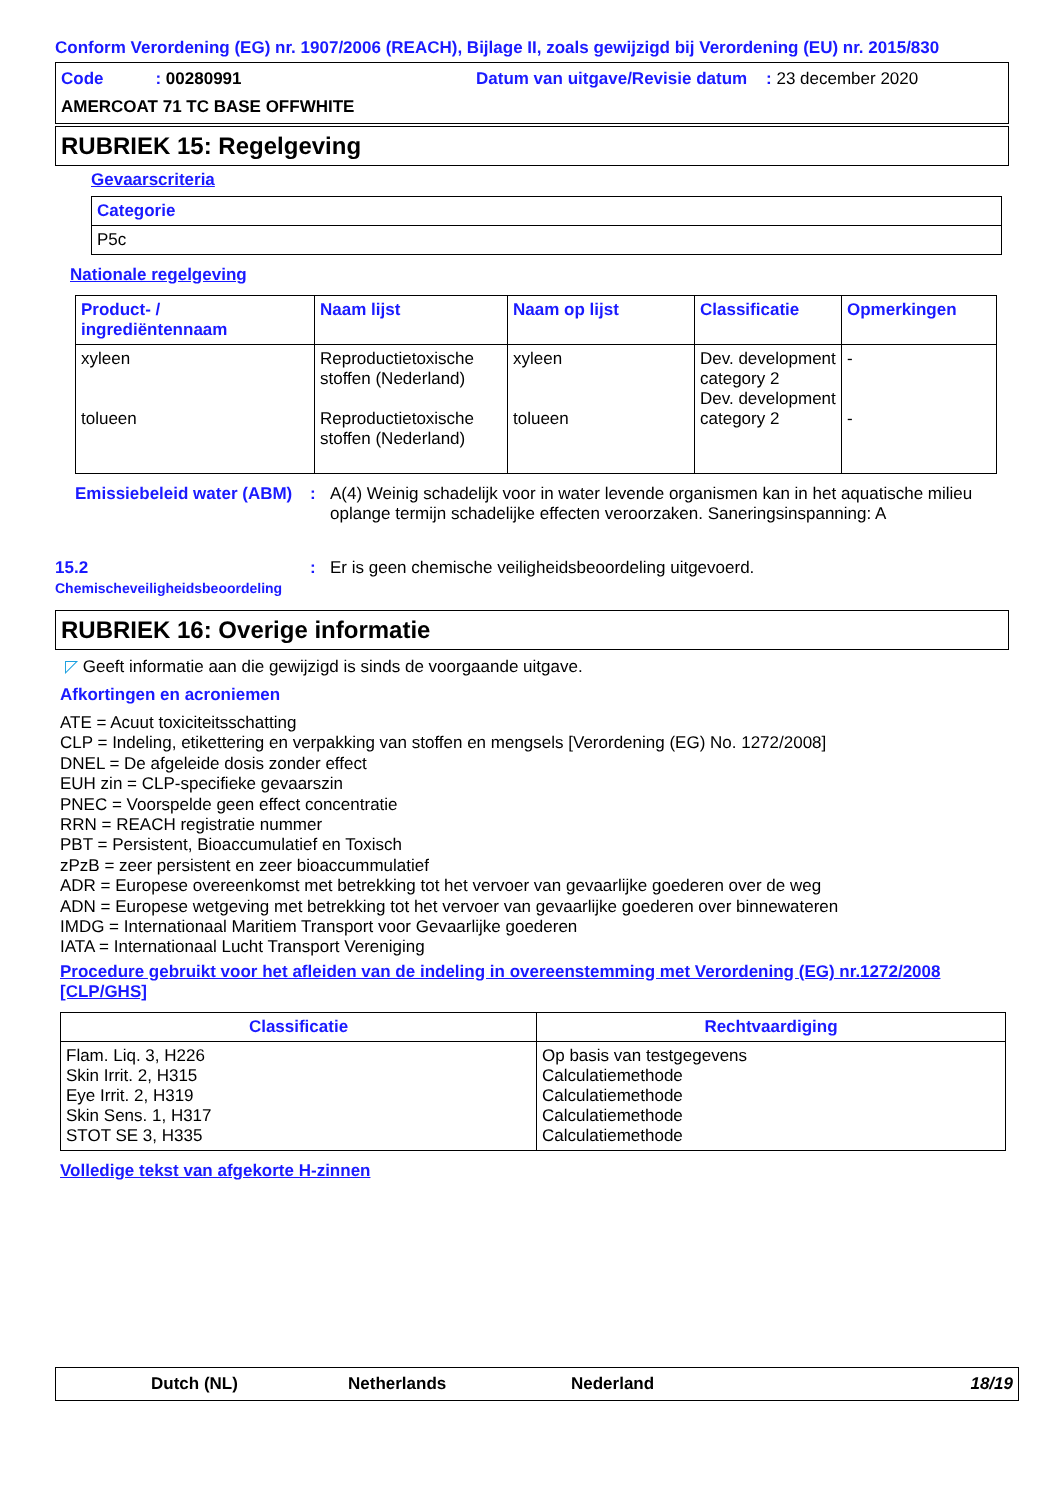Conform Verordening (EG) nr. 1907/2006 (REACH), Bijlage II, zoals gewijzigd bij Verordening (EU) nr. 2015/830
Code : 00280991
Datum van uitgave/Revisie datum : 23 december 2020
AMERCOAT 71 TC BASE OFFWHITE
RUBRIEK 15: Regelgeving
Gevaarscriteria
| Categorie |
| --- |
| P5c |
Nationale regelgeving
| Product- / ingrediëntennaam | Naam lijst | Naam op lijst | Classificatie | Opmerkingen |
| --- | --- | --- | --- | --- |
| xyleen tolueen | Reproductietoxische stoffen (Nederland) Reproductietoxische stoffen (Nederland) | xyleen tolueen | Dev. development category 2 Dev. development category 2 | - - |
Emissiebeleid water (ABM)
: A(4) Weinig schadelijk voor in water levende organismen kan in het aquatische milieu oplange termijn schadelijke effecten veroorzaken. Saneringsinspanning: A
15.2
Chemischeveiligheidsbeoordeling
: Er is geen chemische veiligheidsbeoordeling uitgevoerd.
RUBRIEK 16: Overige informatie
◸ Geeft informatie aan die gewijzigd is sinds de voorgaande uitgave.
Afkortingen en acroniemen
ATE = Acuut toxiciteitsschatting
CLP = Indeling, etikettering en verpakking van stoffen en mengsels [Verordening (EG) No. 1272/2008]
DNEL = De afgeleide dosis zonder effect
EUH zin = CLP-specifieke gevaarszin
PNEC = Voorspelde geen effect concentratie
RRN = REACH registratie nummer
PBT = Persistent, Bioaccumulatief en Toxisch
zPzB = zeer persistent en zeer bioaccummulatief
ADR = Europese overeenkomst met betrekking tot het vervoer van gevaarlijke goederen over de weg
ADN = Europese wetgeving met betrekking tot het vervoer van gevaarlijke goederen over binnewateren
IMDG = Internationaal Maritiem Transport voor Gevaarlijke goederen
IATA = Internationaal Lucht Transport Vereniging
Procedure gebruikt voor het afleiden van de indeling in overeenstemming met Verordening (EG) nr.1272/2008 [CLP/GHS]
| Classificatie | Rechtvaardiging |
| --- | --- |
| Flam. Liq. 3, H226 Skin Irrit. 2, H315 Eye Irrit. 2, H319 Skin Sens. 1, H317 STOT SE 3, H335 | Op basis van testgegevens Calculatiemethode Calculatiemethode Calculatiemethode Calculatiemethode |
Volledige tekst van afgekorte H-zinnen
Dutch (NL) Netherlands Nederland 18/19